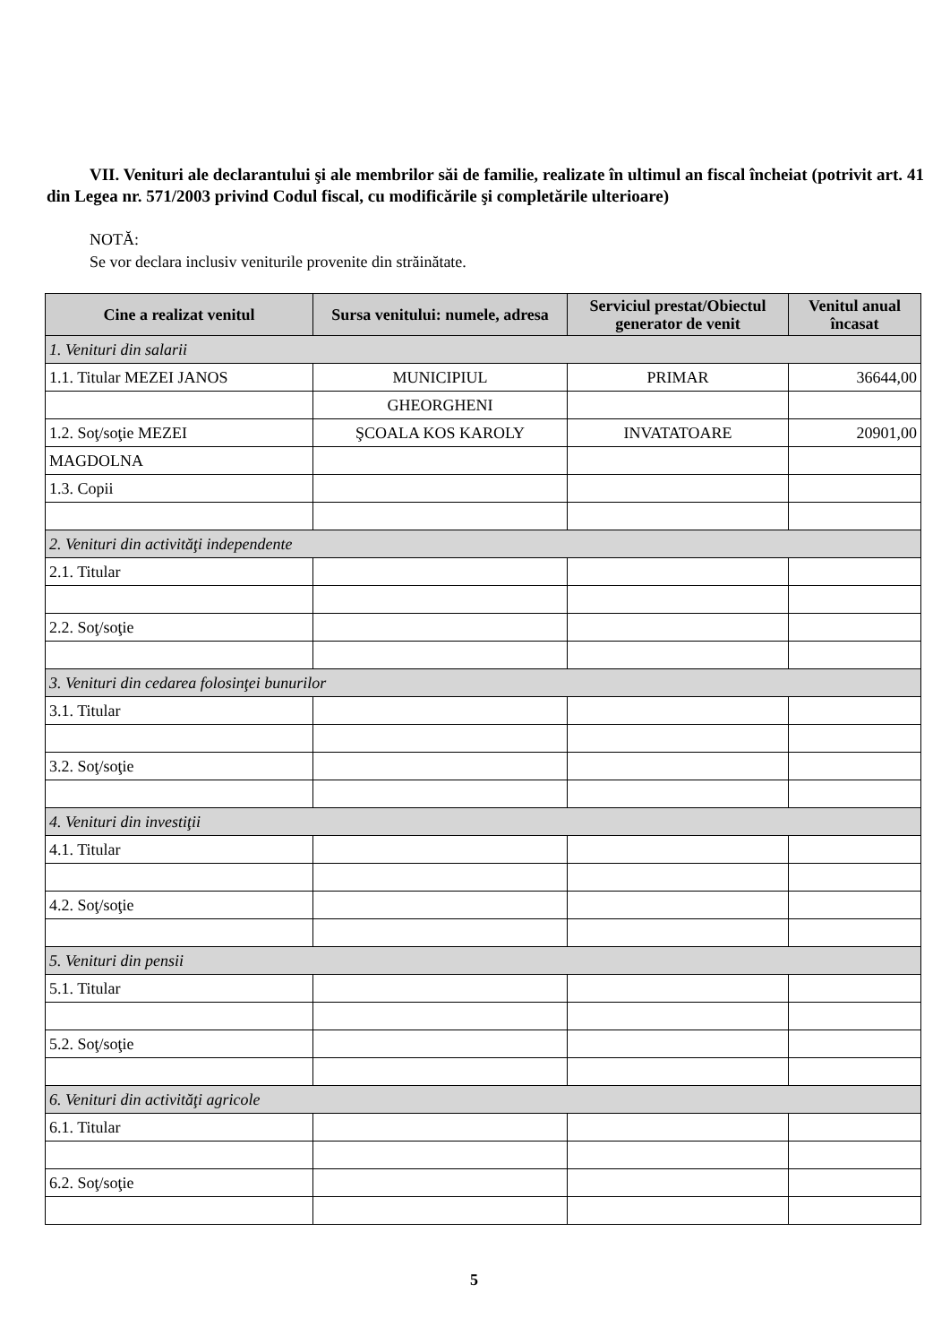VII. Venituri ale declarantului şi ale membrilor săi de familie, realizate în ultimul an fiscal încheiat (potrivit art. 41 din Legea nr. 571/2003 privind Codul fiscal, cu modificările şi completările ulterioare)
NOTĂ:
Se vor declara inclusiv veniturile provenite din străinătate.
| Cine a realizat venitul | Sursa venitului: numele, adresa | Serviciul prestat/Obiectul generator de venit | Venitul anual încasat |
| --- | --- | --- | --- |
| 1. Venituri din salarii | | | |
| 1.1. Titular MEZEI JANOS | MUNICIPIUL | PRIMAR | 36644,00 |
| | GHEORGHENI | | |
| 1.2. Soţ/soţie MEZEI | ŞCOALA KOS KAROLY | INVATATOARE | 20901,00 |
| MAGDOLNA | | | |
| 1.3. Copii | | | |
| 2. Venituri din activităţi independente | | | |
| 2.1. Titular | | | |
| 2.2. Soţ/soţie | | | |
| 3. Venituri din cedarea folosinţei bunurilor | | | |
| 3.1. Titular | | | |
| 3.2. Soţ/soţie | | | |
| 4. Venituri din investiţii | | | |
| 4.1. Titular | | | |
| 4.2. Soţ/soţie | | | |
| 5. Venituri din pensii | | | |
| 5.1. Titular | | | |
| 5.2. Soţ/soţie | | | |
| 6. Venituri din activităţi agricole | | | |
| 6.1. Titular | | | |
| 6.2. Soţ/soţie | | | |
5